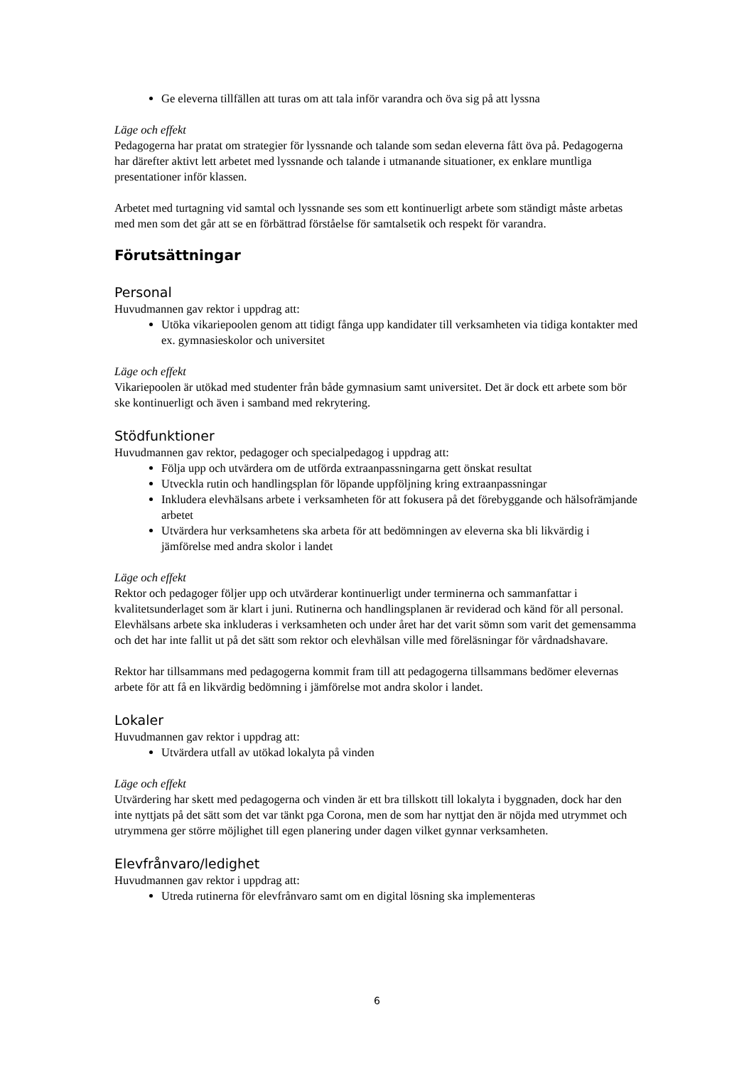Ge eleverna tillfällen att turas om att tala inför varandra och öva sig på att lyssna
Läge och effekt
Pedagogerna har pratat om strategier för lyssnande och talande som sedan eleverna fått öva på. Pedagogerna har därefter aktivt lett arbetet med lyssnande och talande i utmanande situationer, ex enklare muntliga presentationer inför klassen.
Arbetet med turtagning vid samtal och lyssnande ses som ett kontinuerligt arbete som ständigt måste arbetas med men som det går att se en förbättrad förståelse för samtalsetik och respekt för varandra.
Förutsättningar
Personal
Huvudmannen gav rektor i uppdrag att:
Utöka vikariepoolen genom att tidigt fånga upp kandidater till verksamheten via tidiga kontakter med ex. gymnasieskolor och universitet
Läge och effekt
Vikariepoolen är utökad med studenter från både gymnasium samt universitet. Det är dock ett arbete som bör ske kontinuerligt och även i samband med rekrytering.
Stödfunktioner
Huvudmannen gav rektor, pedagoger och specialpedagog i uppdrag att:
Följa upp och utvärdera om de utförda extraanpassningarna gett önskat resultat
Utveckla rutin och handlingsplan för löpande uppföljning kring extraanpassningar
Inkludera elevhälsans arbete i verksamheten för att fokusera på det förebyggande och hälsofrämjande arbetet
Utvärdera hur verksamhetens ska arbeta för att bedömningen av eleverna ska bli likvärdig i jämförelse med andra skolor i landet
Läge och effekt
Rektor och pedagoger följer upp och utvärderar kontinuerligt under terminerna och sammanfattar i kvalitetsunderlaget som är klart i juni. Rutinerna och handlingsplanen är reviderad och känd för all personal. Elevhälsans arbete ska inkluderas i verksamheten och under året har det varit sömn som varit det gemensamma och det har inte fallit ut på det sätt som rektor och elevhälsan ville med föreläsningar för vårdnadshavare.
Rektor har tillsammans med pedagogerna kommit fram till att pedagogerna tillsammans bedömer elevernas arbete för att få en likvärdig bedömning i jämförelse mot andra skolor i landet.
Lokaler
Huvudmannen gav rektor i uppdrag att:
Utvärdera utfall av utökad lokalyta på vinden
Läge och effekt
Utvärdering har skett med pedagogerna och vinden är ett bra tillskott till lokalyta i byggnaden, dock har den inte nyttjats på det sätt som det var tänkt pga Corona, men de som har nyttjat den är nöjda med utrymmet och utrymmena ger större möjlighet till egen planering under dagen vilket gynnar verksamheten.
Elevfrånvaro/ledighet
Huvudmannen gav rektor i uppdrag att:
Utreda rutinerna för elevfrånvaro samt om en digital lösning ska implementeras
6